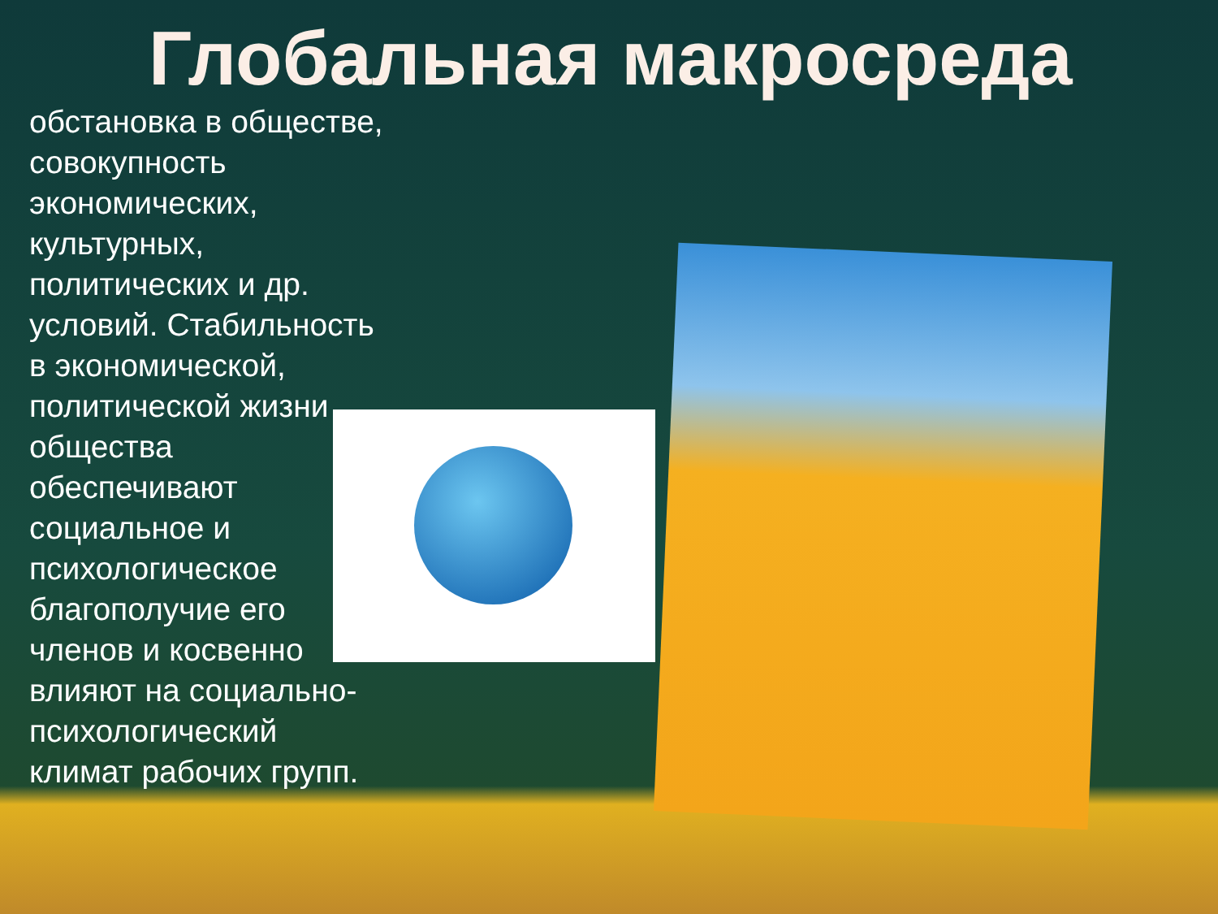Глобальная макросреда
обстановка в обществе, совокупность экономических, культурных, политических и др. условий. Стабильность в экономической, политической жизни общества обеспечивают социальное и психологическое благополучие его членов и косвенно влияют на социально-психологический климат рабочих групп.